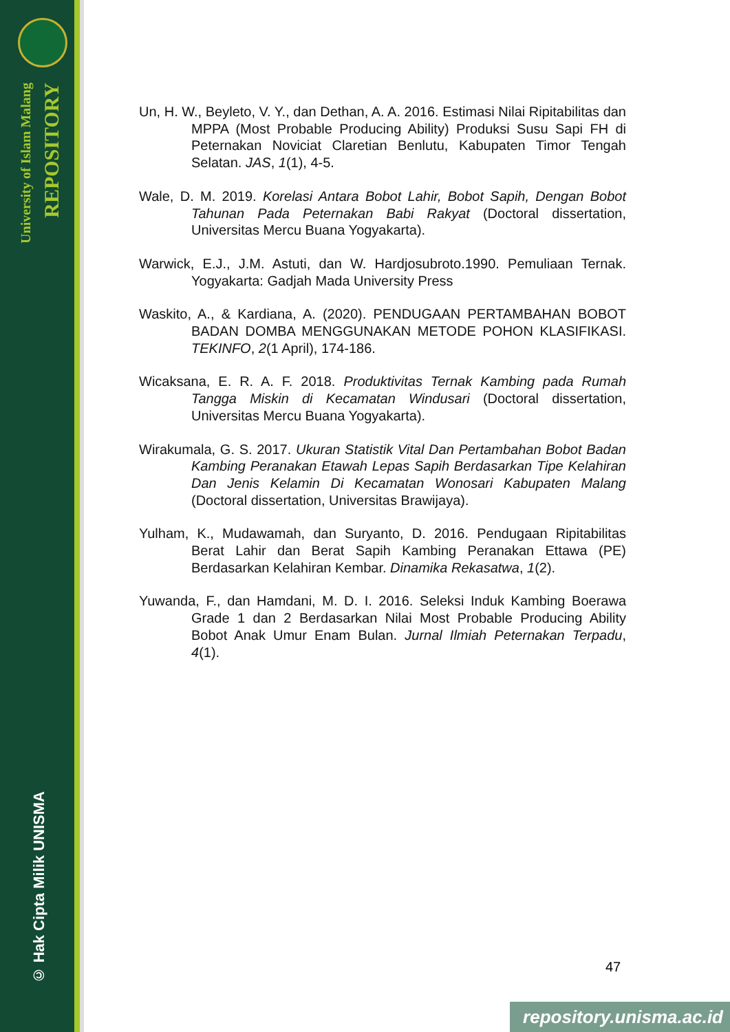University of Islam Malang
REPOSITORY
© Hak Cipta Milik UNISMA
Un, H. W., Beyleto, V. Y., dan Dethan, A. A. 2016. Estimasi Nilai Ripitabilitas dan MPPA (Most Probable Producing Ability) Produksi Susu Sapi FH di Peternakan Noviciat Claretian Benlutu, Kabupaten Timor Tengah Selatan. JAS, 1(1), 4-5.
Wale, D. M. 2019. Korelasi Antara Bobot Lahir, Bobot Sapih, Dengan Bobot Tahunan Pada Peternakan Babi Rakyat (Doctoral dissertation, Universitas Mercu Buana Yogyakarta).
Warwick, E.J., J.M. Astuti, dan W. Hardjosubroto.1990. Pemuliaan Ternak. Yogyakarta: Gadjah Mada University Press
Waskito, A., & Kardiana, A. (2020). PENDUGAAN PERTAMBAHAN BOBOT BADAN DOMBA MENGGUNAKAN METODE POHON KLASIFIKASI. TEKINFO, 2(1 April), 174-186.
Wicaksana, E. R. A. F. 2018. Produktivitas Ternak Kambing pada Rumah Tangga Miskin di Kecamatan Windusari (Doctoral dissertation, Universitas Mercu Buana Yogyakarta).
Wirakumala, G. S. 2017. Ukuran Statistik Vital Dan Pertambahan Bobot Badan Kambing Peranakan Etawah Lepas Sapih Berdasarkan Tipe Kelahiran Dan Jenis Kelamin Di Kecamatan Wonosari Kabupaten Malang (Doctoral dissertation, Universitas Brawijaya).
Yulham, K., Mudawamah, dan Suryanto, D. 2016. Pendugaan Ripitabilitas Berat Lahir dan Berat Sapih Kambing Peranakan Ettawa (PE) Berdasarkan Kelahiran Kembar. Dinamika Rekasatwa, 1(2).
Yuwanda, F., dan Hamdani, M. D. I. 2016. Seleksi Induk Kambing Boerawa Grade 1 dan 2 Berdasarkan Nilai Most Probable Producing Ability Bobot Anak Umur Enam Bulan. Jurnal Ilmiah Peternakan Terpadu, 4(1).
47
repository.unisma.ac.id